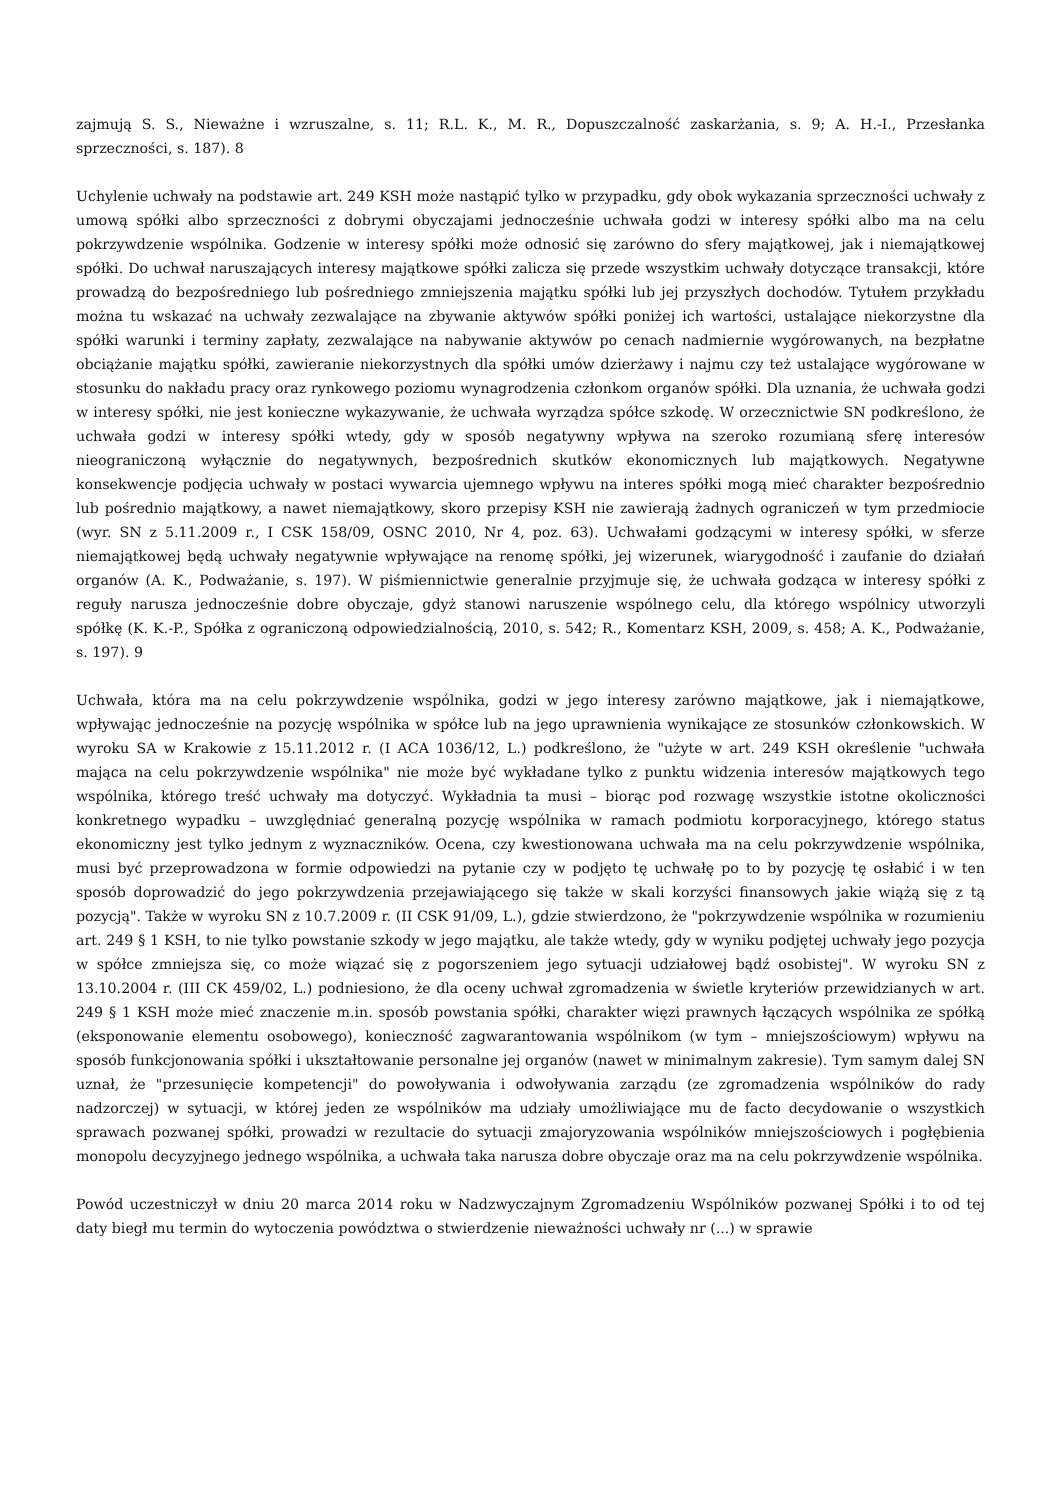zajmują S. S., Nieważne i wzruszalne, s. 11; R.L. K., M. R., Dopuszczalność zaskarżania, s. 9; A. H.-I., Przesłanka sprzeczności, s. 187). 8
Uchylenie uchwały na podstawie art. 249 KSH może nastąpić tylko w przypadku, gdy obok wykazania sprzeczności uchwały z umową spółki albo sprzeczności z dobrymi obyczajami jednocześnie uchwała godzi w interesy spółki albo ma na celu pokrzywdzenie wspólnika. Godzenie w interesy spółki może odnosić się zarówno do sfery majątkowej, jak i niemajątkowej spółki. Do uchwał naruszających interesy majątkowe spółki zalicza się przede wszystkim uchwały dotyczące transakcji, które prowadzą do bezpośredniego lub pośredniego zmniejszenia majątku spółki lub jej przyszłych dochodów. Tytułem przykładu można tu wskazać na uchwały zezwalające na zbywanie aktywów spółki poniżej ich wartości, ustalające niekorzystne dla spółki warunki i terminy zapłaty, zezwalające na nabywanie aktywów po cenach nadmiernie wygórowanych, na bezpłatne obciążanie majątku spółki, zawieranie niekorzystnych dla spółki umów dzierżawy i najmu czy też ustalające wygórowane w stosunku do nakładu pracy oraz rynkowego poziomu wynagrodzenia członkom organów spółki. Dla uznania, że uchwała godzi w interesy spółki, nie jest konieczne wykazywanie, że uchwała wyrządza spółce szkodę. W orzecznictwie SN podkreślono, że uchwała godzi w interesy spółki wtedy, gdy w sposób negatywny wpływa na szeroko rozumianą sferę interesów nieograniczoną wyłącznie do negatywnych, bezpośrednich skutków ekonomicznych lub majątkowych. Negatywne konsekwencje podjęcia uchwały w postaci wywarcia ujemnego wpływu na interes spółki mogą mieć charakter bezpośrednio lub pośrednio majątkowy, a nawet niemajątkowy, skoro przepisy KSH nie zawierają żadnych ograniczeń w tym przedmiocie (wyr. SN z 5.11.2009 r., I CSK 158/09, OSNC 2010, Nr 4, poz. 63). Uchwałami godzącymi w interesy spółki, w sferze niemajątkowej będą uchwały negatywnie wpływające na renomę spółki, jej wizerunek, wiarygodność i zaufanie do działań organów (A. K., Podważanie, s. 197). W piśmiennictwie generalnie przyjmuje się, że uchwała godząca w interesy spółki z reguły narusza jednocześnie dobre obyczaje, gdyż stanowi naruszenie wspólnego celu, dla którego wspólnicy utworzyli spółkę (K. K.-P., Spółka z ograniczoną odpowiedzialnością, 2010, s. 542; R., Komentarz KSH, 2009, s. 458; A. K., Podważanie, s. 197). 9
Uchwała, która ma na celu pokrzywdzenie wspólnika, godzi w jego interesy zarówno majątkowe, jak i niemajątkowe, wpływając jednocześnie na pozycję wspólnika w spółce lub na jego uprawnienia wynikające ze stosunków członkowskich. W wyroku SA w Krakowie z 15.11.2012 r. (I ACA 1036/12, L.) podkreślono, że "użyte w art. 249 KSH określenie "uchwała mająca na celu pokrzywdzenie wspólnika" nie może być wykładane tylko z punktu widzenia interesów majątkowych tego wspólnika, którego treść uchwały ma dotyczyć. Wykładnia ta musi – biorąc pod rozwagę wszystkie istotne okoliczności konkretnego wypadku – uwzględniać generalną pozycję wspólnika w ramach podmiotu korporacyjnego, którego status ekonomiczny jest tylko jednym z wyznaczników. Ocena, czy kwestionowana uchwała ma na celu pokrzywdzenie wspólnika, musi być przeprowadzona w formie odpowiedzi na pytanie czy w podjęto tę uchwałę po to by pozycję tę osłabić i w ten sposób doprowadzić do jego pokrzywdzenia przejawiającego się także w skali korzyści finansowych jakie wiążą się z tą pozycją". Także w wyroku SN z 10.7.2009 r. (II CSK 91/09, L.), gdzie stwierdzono, że "pokrzywdzenie wspólnika w rozumieniu art. 249 § 1 KSH, to nie tylko powstanie szkody w jego majątku, ale także wtedy, gdy w wyniku podjętej uchwały jego pozycja w spółce zmniejsza się, co może wiązać się z pogorszeniem jego sytuacji udziałowej bądź osobistej". W wyroku SN z 13.10.2004 r. (III CK 459/02, L.) podniesiono, że dla oceny uchwał zgromadzenia w świetle kryteriów przewidzianych w art. 249 § 1 KSH może mieć znaczenie m.in. sposób powstania spółki, charakter więzi prawnych łączących wspólnika ze spółką (eksponowanie elementu osobowego), konieczność zagwarantowania wspólnikom (w tym – mniejszościowym) wpływu na sposób funkcjonowania spółki i ukształtowanie personalne jej organów (nawet w minimalnym zakresie). Tym samym dalej SN uznał, że "przesunięcie kompetencji" do powoływania i odwoływania zarządu (ze zgromadzenia wspólników do rady nadzorczej) w sytuacji, w której jeden ze wspólników ma udziały umożliwiające mu de facto decydowanie o wszystkich sprawach pozwanej spółki, prowadzi w rezultacie do sytuacji zmajoryzowania wspólników mniejszościowych i pogłębienia monopolu decyzyjnego jednego wspólnika, a uchwała taka narusza dobre obyczaje oraz ma na celu pokrzywdzenie wspólnika.
Powód uczestniczył w dniu 20 marca 2014 roku w Nadzwyczajnym Zgromadzeniu Wspólników pozwanej Spółki i to od tej daty biegł mu termin do wytoczenia powództwa o stwierdzenie nieważności uchwały nr (...) w sprawie